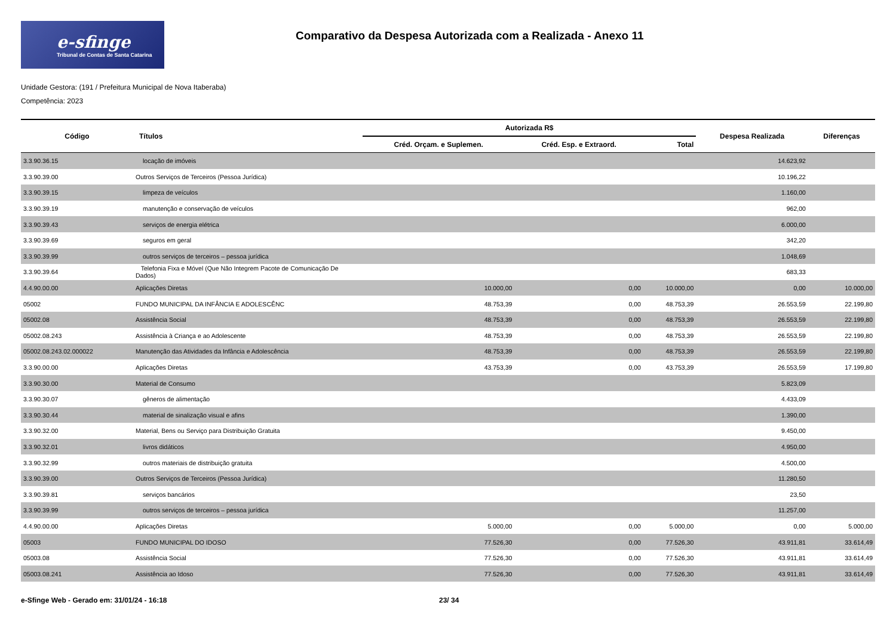e-sfinge
Tribunal de Contas de Santa Catarina
Comparativo da Despesa Autorizada com a Realizada - Anexo 11
Unidade Gestora: (191 / Prefeitura Municipal de Nova Itaberaba)
Competência: 2023
| Código | Títulos | Autorizada R$ | | | Despesa Realizada | Diferenças |
| --- | --- | --- | --- | --- | --- | --- |
| | | Créd. Orçam. e Suplemen. | Créd. Esp. e Extraord. | Total | | |
| 3.3.90.36.15 | locação de imóveis | | | | 14.623,92 | |
| 3.3.90.39.00 | Outros Serviços de Terceiros (Pessoa Jurídica) | | | | 10.196,22 | |
| 3.3.90.39.15 | limpeza de veículos | | | | 1.160,00 | |
| 3.3.90.39.19 | manutenção e conservação de veículos | | | | 962,00 | |
| 3.3.90.39.43 | serviços de energia elétrica | | | | 6.000,00 | |
| 3.3.90.39.69 | seguros em geral | | | | 342,20 | |
| 3.3.90.39.99 | outros serviços de terceiros – pessoa jurídica | | | | 1.048,69 | |
| 3.3.90.39.64 | Telefonia Fixa e Móvel (Que Não Integrem Pacote de Comunicação De Dados) | | | | 683,33 | |
| 4.4.90.00.00 | Aplicações Diretas | 10.000,00 | 0,00 | 10.000,00 | 0,00 | 10.000,00 |
| 05002 | FUNDO MUNICIPAL DA INFÂNCIA E ADOLESCÊNC | 48.753,39 | 0,00 | 48.753,39 | 26.553,59 | 22.199,80 |
| 05002.08 | Assistência Social | 48.753,39 | 0,00 | 48.753,39 | 26.553,59 | 22.199,80 |
| 05002.08.243 | Assistência à Criança e ao Adolescente | 48.753,39 | 0,00 | 48.753,39 | 26.553,59 | 22.199,80 |
| 05002.08.243.02.000022 | Manutenção das Atividades da Infância e Adolescência | 48.753,39 | 0,00 | 48.753,39 | 26.553,59 | 22.199,80 |
| 3.3.90.00.00 | Aplicações Diretas | 43.753,39 | 0,00 | 43.753,39 | 26.553,59 | 17.199,80 |
| 3.3.90.30.00 | Material de Consumo | | | | 5.823,09 | |
| 3.3.90.30.07 | gêneros de alimentação | | | | 4.433,09 | |
| 3.3.90.30.44 | material de sinalização visual e afins | | | | 1.390,00 | |
| 3.3.90.32.00 | Material, Bens ou Serviço para Distribuição Gratuita | | | | 9.450,00 | |
| 3.3.90.32.01 | livros didáticos | | | | 4.950,00 | |
| 3.3.90.32.99 | outros materiais de distribuição gratuita | | | | 4.500,00 | |
| 3.3.90.39.00 | Outros Serviços de Terceiros (Pessoa Jurídica) | | | | 11.280,50 | |
| 3.3.90.39.81 | serviços bancários | | | | 23,50 | |
| 3.3.90.39.99 | outros serviços de terceiros – pessoa jurídica | | | | 11.257,00 | |
| 4.4.90.00.00 | Aplicações Diretas | 5.000,00 | 0,00 | 5.000,00 | 0,00 | 5.000,00 |
| 05003 | FUNDO MUNICIPAL DO IDOSO | 77.526,30 | 0,00 | 77.526,30 | 43.911,81 | 33.614,49 |
| 05003.08 | Assistência Social | 77.526,30 | 0,00 | 77.526,30 | 43.911,81 | 33.614,49 |
| 05003.08.241 | Assistência ao Idoso | 77.526,30 | 0,00 | 77.526,30 | 43.911,81 | 33.614,49 |
e-Sfinge Web - Gerado em: 31/01/24 - 16:18 23/ 34